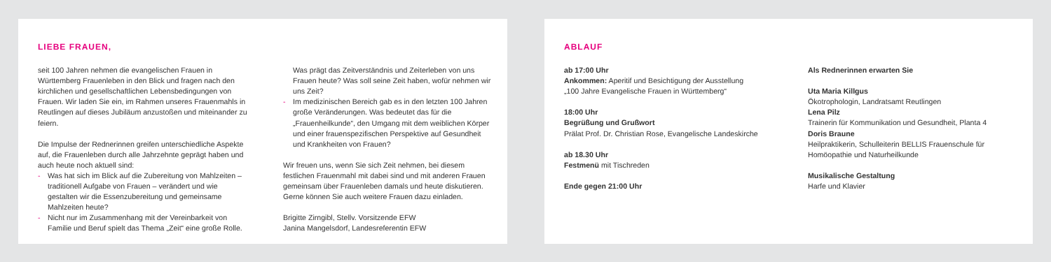LIEBE FRAUEN,
seit 100 Jahren nehmen die evangelischen Frauen in Württemberg Frauenleben in den Blick und fragen nach den kirchlichen und gesellschaftlichen Lebensbedingungen von Frauen. Wir laden Sie ein, im Rahmen unseres Frauenmahls in Reutlingen auf dieses Jubiläum anzustoßen und miteinander zu feiern.
Die Impulse der Rednerinnen greifen unterschiedliche Aspekte auf, die Frauenleben durch alle Jahrzehnte geprägt haben und auch heute noch aktuell sind:
- Was hat sich im Blick auf die Zubereitung von Mahlzeiten – traditionell Aufgabe von Frauen – verändert und wie gestalten wir die Essenzubereitung und gemeinsame Mahlzeiten heute?
- Nicht nur im Zusammenhang mit der Vereinbarkeit von Familie und Beruf spielt das Thema „Zeit“ eine große Rolle.
Was prägt das Zeitverständnis und Zeiterleben von uns Frauen heute? Was soll seine Zeit haben, wofür nehmen wir uns Zeit?
- Im medizinischen Bereich gab es in den letzten 100 Jahren große Veränderungen. Was bedeutet das für die „Frauenheilkunde“, den Umgang mit dem weiblichen Körper und einer frauenspezifischen Perspektive auf Gesundheit und Krankheiten von Frauen?
Wir freuen uns, wenn Sie sich Zeit nehmen, bei diesem festlichen Frauenmahl mit dabei sind und mit anderen Frauen gemeinsam über Frauenleben damals und heute diskutieren. Gerne können Sie auch weitere Frauen dazu einladen.
Brigitte Zirngibl, Stellv. Vorsitzende EFW
Janina Mangelsdorf, Landesreferentin EFW
ABLAUF
ab 17:00 Uhr
Ankommen: Aperitif und Besichtigung der Ausstellung
„100 Jahre Evangelische Frauen in Württemberg“
18:00 Uhr
Begrüßung und Grußwort
Prälat Prof. Dr. Christian Rose, Evangelische Landeskirche
ab 18.30 Uhr
Festmenü mit Tischreden
Ende gegen 21:00 Uhr
Als Rednerinnen erwarten Sie
Uta Maria Killgus
Ökotrophologin, Landratsamt Reutlingen
Lena Pilz
Trainerin für Kommunikation und Gesundheit, Planta 4
Doris Braune
Heilpraktikerin, Schulleiterin BELLIS Frauenschule für Homöopathie und Naturheilkunde
Musikalische Gestaltung
Harfe und Klavier